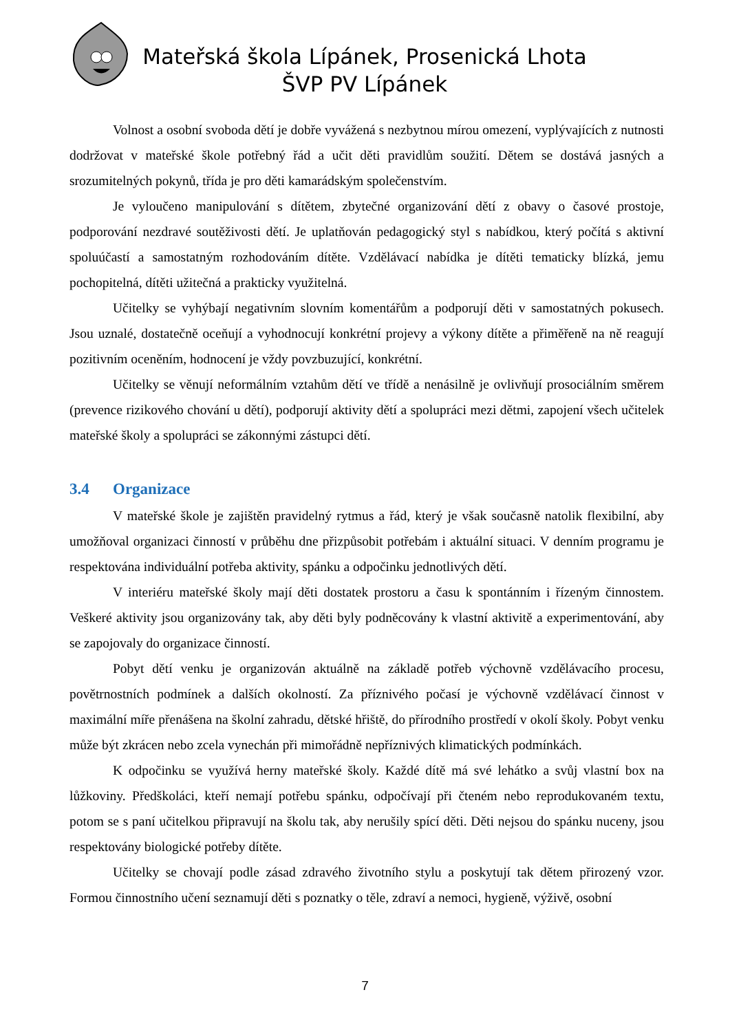Mateřská škola Lípánek, Prosenická Lhota
ŠVP PV Lípánek
Volnost a osobní svoboda dětí je dobře vyvážená s nezbytnou mírou omezení, vyplývajících z nutnosti dodržovat v mateřské škole potřebný řád a učit děti pravidlům soužití. Dětem se dostává jasných a srozumitelných pokynů, třída je pro děti kamarádským společenstvím.
Je vyloučeno manipulování s dítětem, zbytečné organizování dětí z obavy o časové prostoje, podporování nezdravé soutěživosti dětí. Je uplatňován pedagogický styl s nabídkou, který počítá s aktivní spoluúčastí a samostatným rozhodováním dítěte. Vzdělávací nabídka je dítěti tematicky blízká, jemu pochopitelná, dítěti užitečná a prakticky využitelná.
Učitelky se vyhýbají negativním slovním komentářům a podporují děti v samostatných pokusech. Jsou uznalé, dostatečně oceňují a vyhodnocují konkrétní projevy a výkony dítěte a přiměřeně na ně reagují pozitivním oceněním, hodnocení je vždy povzbuzující, konkrétní.
Učitelky se věnují neformálním vztahům dětí ve třídě a nenásilně je ovlivňují prosociálním směrem (prevence rizikového chování u dětí), podporují aktivity dětí a spolupráci mezi dětmi, zapojení všech učitelek mateřské školy a spolupráci se zákonnými zástupci dětí.
3.4 Organizace
V mateřské škole je zajištěn pravidelný rytmus a řád, který je však současně natolik flexibilní, aby umožňoval organizaci činností v průběhu dne přizpůsobit potřebám i aktuální situaci. V denním programu je respektována individuální potřeba aktivity, spánku a odpočinku jednotlivých dětí.
V interiéru mateřské školy mají děti dostatek prostoru a času k spontánním i řízeným činnostem. Veškeré aktivity jsou organizovány tak, aby děti byly podněcovány k vlastní aktivitě a experimentování, aby se zapojovaly do organizace činností.
Pobyt dětí venku je organizován aktuálně na základě potřeb výchovně vzdělávacího procesu, povětrnostních podmínek a dalších okolností. Za příznivého počasí je výchovně vzdělávací činnost v maximální míře přenášena na školní zahradu, dětské hřiště, do přírodního prostředí v okolí školy. Pobyt venku může být zkrácen nebo zcela vynechán při mimořádně nepříznivých klimatických podmínkách.
K odpočinku se využívá herny mateřské školy. Každé dítě má své lehátko a svůj vlastní box na lůžkoviny. Předškoláci, kteří nemají potřebu spánku, odpočívají při čteném nebo reprodukovaném textu, potom se s paní učitelkou připravují na školu tak, aby nerušily spící děti. Děti nejsou do spánku nuceny, jsou respektovány biologické potřeby dítěte.
Učitelky se chovají podle zásad zdravého životního stylu a poskytují tak dětem přirozený vzor. Formou činnostního učení seznamují děti s poznatky o těle, zdraví a nemoci, hygieně, výživě, osobní
7